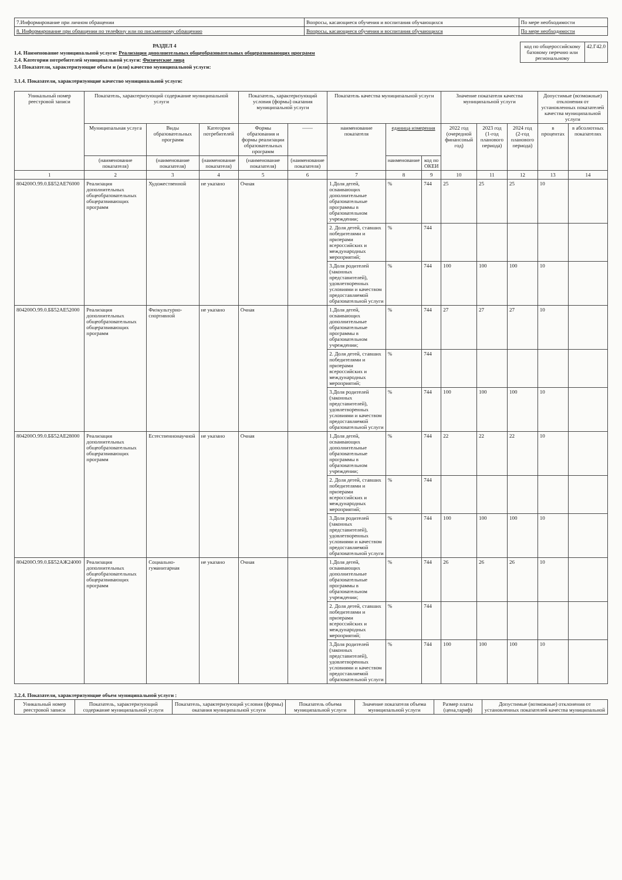| 7.Информирование при личном обращении | Вопросы, касающиеся обучения и воспитания обучающихся | По мере необходимости |
| 8. Информирование при обращении по телефону или по письменному обращению | Вопросы, касающиеся обучения и воспитания обучающихся | По мере необходимости |
РАЗДЕЛ 4
1.4. Наименование муниципальной услуги: Реализация дополнительных общеобразовательных общеразвивающих программ
2.4. Категории потребителей муниципальной услуги: Физические лица
3.4 Показатели, характеризующие объем и (или) качество муниципальной услуги:
3.1.4. Показатели, характеризующие качество муниципальной услуги:
| код по общероссийскому базовому перечню или региональному | 42.Г42.0 |
| Уникальный номер реестровой записи | Показатель, характеризующий содержание муниципальной услуги | | | Показатель, характеризующий условия (формы) оказания муниципальной услуги | | Показатель качества муниципальной услуги | | | Значение показателя качества муниципальной услуги | | | Допустимые (возможные) отклонения от установленных показателей качества муниципальной услуги | |
| --- | --- | --- | --- | --- | --- | --- | --- | --- | --- | --- | --- | --- | --- |
| | Муниципальная услуга | Виды образовательных программ | Категория потребителей | Формы образования и формы реализации образовательных программ | —— | наименование показателя | единица измерения | | 2022 год (очередной финансовый год) | 2023 год (1-год планового периода) | 2024 год (2-год планового периода) | в процентах | в абсолютных показателях |
| | (наименование показателя) | (наименование показателя) | (наименование показателя) | (наименование показателя) | (наименование показателя) | | наименование | код по ОКЕИ | | | | | |
| 1 | 2 | 3 | 4 | 5 | 6 | 7 | 8 | 9 | 10 | 11 | 12 | 13 | 14 |
| 804200О.99.0.ББ52АЕ76000 | Реализация дополнительных общеобразовательных общеразвивающих программ | Художественной | не указано | Очная | | 1.Доля детей, осваивающих дополнительные образовательные программы в образовательном учреждении; | % | 744 | 25 | 25 | 25 | 10 | |
| | | | | | | 2. Доля детей, ставших победителями и призерами всероссийских и международных мероприятий; | % | 744 | | | | | |
| | | | | | | 3.Доля родителей (законных представителей), удовлетворенных условиями и качеством предоставляемой образовательной услуги | % | 744 | 100 | 100 | 100 | 10 | |
| 804200О.99.0.ББ52АЕ52000 | Реализация дополнительных общеобразовательных общеразвивающих программ | Физкультурно-спортивной | не указано | Очная | | 1.Доля детей, осваивающих дополнительные образовательные программы в образовательном учреждении; | % | 744 | 27 | 27 | 27 | 10 | |
| | | | | | | 2. Доля детей, ставших победителями и призерами всероссийских и международных мероприятий; | % | 744 | | | | | |
| | | | | | | 3.Доля родителей (законных представителей), удовлетворенных условиями и качеством предоставляемой образовательной услуги | % | 744 | 100 | 100 | 100 | 10 | |
| 804200О.99.0.ББ52АЕ28000 | Реализация дополнительных общеобразовательных общеразвивающих программ | Естественнонаучной | не указано | Очная | | 1.Доля детей, осваивающих дополнительные образовательные программы в образовательном учреждении; | % | 744 | 22 | 22 | 22 | 10 | |
| | | | | | | 2. Доля детей, ставших победителями и призерами всероссийских и международных мероприятий; | % | 744 | | | | | |
| | | | | | | 3.Доля родителей (законных представителей), удовлетворенных условиями и качеством предоставляемой образовательной услуги | % | 744 | 100 | 100 | 100 | 10 | |
| 804200О.99.0.ББ52АЖ24000 | Реализация дополнительных общеобразовательных общеразвивающих программ | Социально-гуманитарная | не указано | Очная | | 1.Доля детей, осваивающих дополнительные образовательные программы в образовательном учреждении; | % | 744 | 26 | 26 | 26 | 10 | |
| | | | | | | 2. Доля детей, ставших победителями и призерами всероссийских и международных мероприятий; | % | 744 | | | | | |
| | | | | | | 3.Доля родителей (законных представителей), удовлетворенных условиями и качеством предоставляемой образовательной услуги | % | 744 | 100 | 100 | 100 | 10 | |
3.2.4. Показатели, характеризующие объем муниципальной услуги :
| Уникальный номер реестровой записи | Показатель, характеризующий содержание муниципальной услуги | Показатель, характеризующий условия (формы) оказания муниципальной услуги | Показатель объема муниципальной услуги | Значение показателя объема муниципальной услуги | Размер платы (цена,тариф) | Допустимые (возможные) отклонения от установленных показателей качества муниципальной |
| --- | --- | --- | --- | --- | --- | --- |